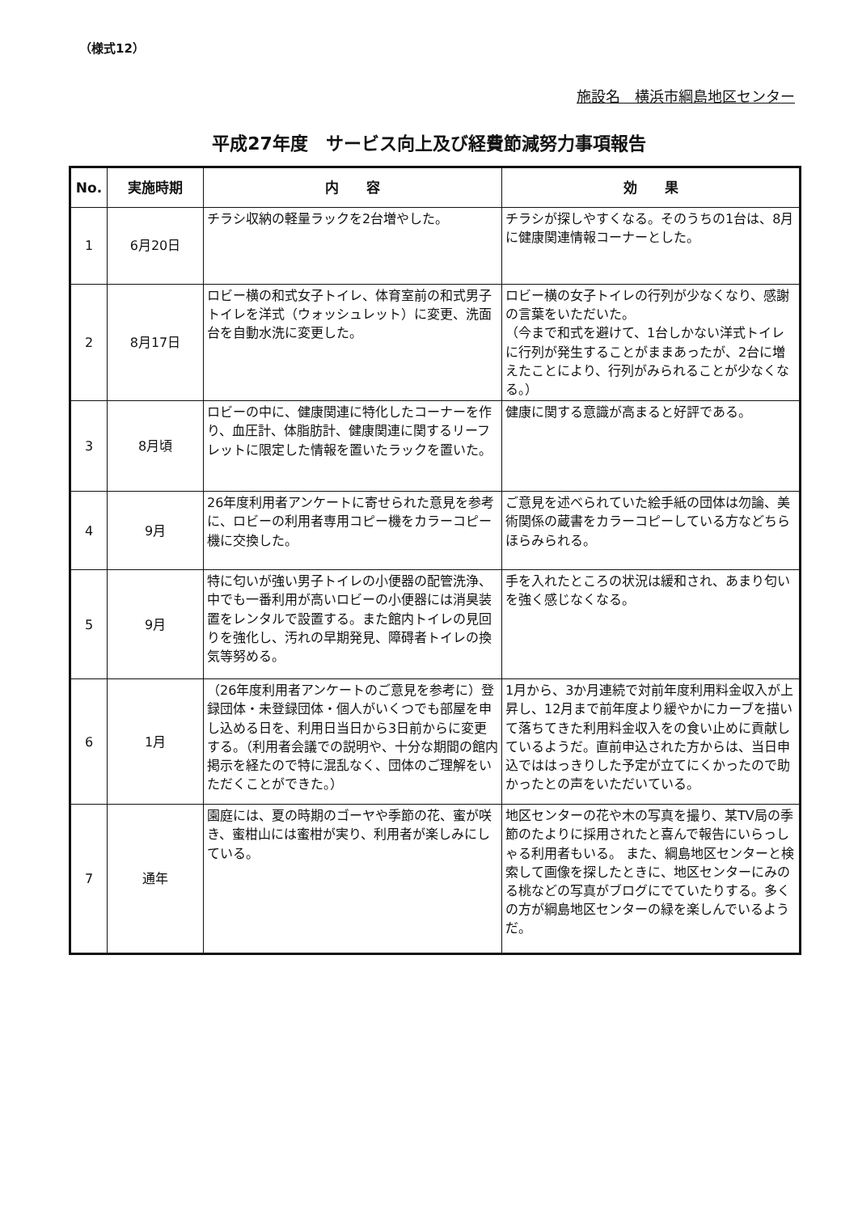（様式12）
施設名　横浜市綱島地区センター
平成27年度　サービス向上及び経費節減努力事項報告
| No. | 実施時期 | 内 容 | 効 果 |
| --- | --- | --- | --- |
| 1 | 6月20日 | チラシ収納の軽量ラックを2台増やした。 | チラシが探しやすくなる。そのうちの1台は、8月に健康関連情報コーナーとした。 |
| 2 | 8月17日 | ロビー横の和式女子トイレ、体育室前の和式男子トイレを洋式（ウォッシュレット）に変更、洗面台を自動水洗に変更した。 | ロビー横の女子トイレの行列が少なくなり、感謝の言葉をいただいた。 （今まで和式を避けて、1台しかない洋式トイレに行列が発生することがままあったが、2台に増えたことにより、行列がみられることが少なくなる。） |
| 3 | 8月頃 | ロビーの中に、健康関連に特化したコーナーを作り、血圧計、体脂肪計、健康関連に関するリーフレットに限定した情報を置いたラックを置いた。 | 健康に関する意識が高まると好評である。 |
| 4 | 9月 | 26年度利用者アンケートに寄せられた意見を参考に、ロビーの利用者専用コピー機をカラーコピー機に交換した。 | ご意見を述べられていた絵手紙の団体は勿論、美術関係の蔵書をカラーコピーしている方などちらほらみられる。 |
| 5 | 9月 | 特に匂いが強い男子トイレの小便器の配管洗浄、中でも一番利用が高いロビーの小便器には消臭装置をレンタルで設置する。また館内トイレの見回りを強化し、汚れの早期発見、障碍者トイレの換気等努める。 | 手を入れたところの状況は緩和され、あまり匂いを強く感じなくなる。 |
| 6 | 1月 | （26年度利用者アンケートのご意見を参考に）登録団体・未登録団体・個人がいくつでも部屋を申し込める日を、利用日当日から3日前からに変更する。（利用者会議での説明や、十分な期間の館内掲示を経たので特に混乱なく、団体のご理解をいただくことができた。） | 1月から、3か月連続で対前年度利用料金収入が上昇し、12月まで前年度より緩やかにカーブを描いて落ちてきた利用料金収入をの食い止めに貢献しているようだ。直前申込された方からは、当日申込でははっきりした予定が立てにくかったので助かったとの声をいただいている。 |
| 7 | 通年 | 園庭には、夏の時期のゴーヤや季節の花、蜜が咲き、蜜柑山には蜜柑が実り、利用者が楽しみにしている。 | 地区センターの花や木の写真を撮り、某TV局の季節のたよりに採用されたと喜んで報告にいらっしゃる利用者もいる。 また、綱島地区センターと検索して画像を探したときに、地区センターにみのる桃などの写真がブログにでていたりする。多くの方が綱島地区センターの緑を楽しんでいるようだ。 |